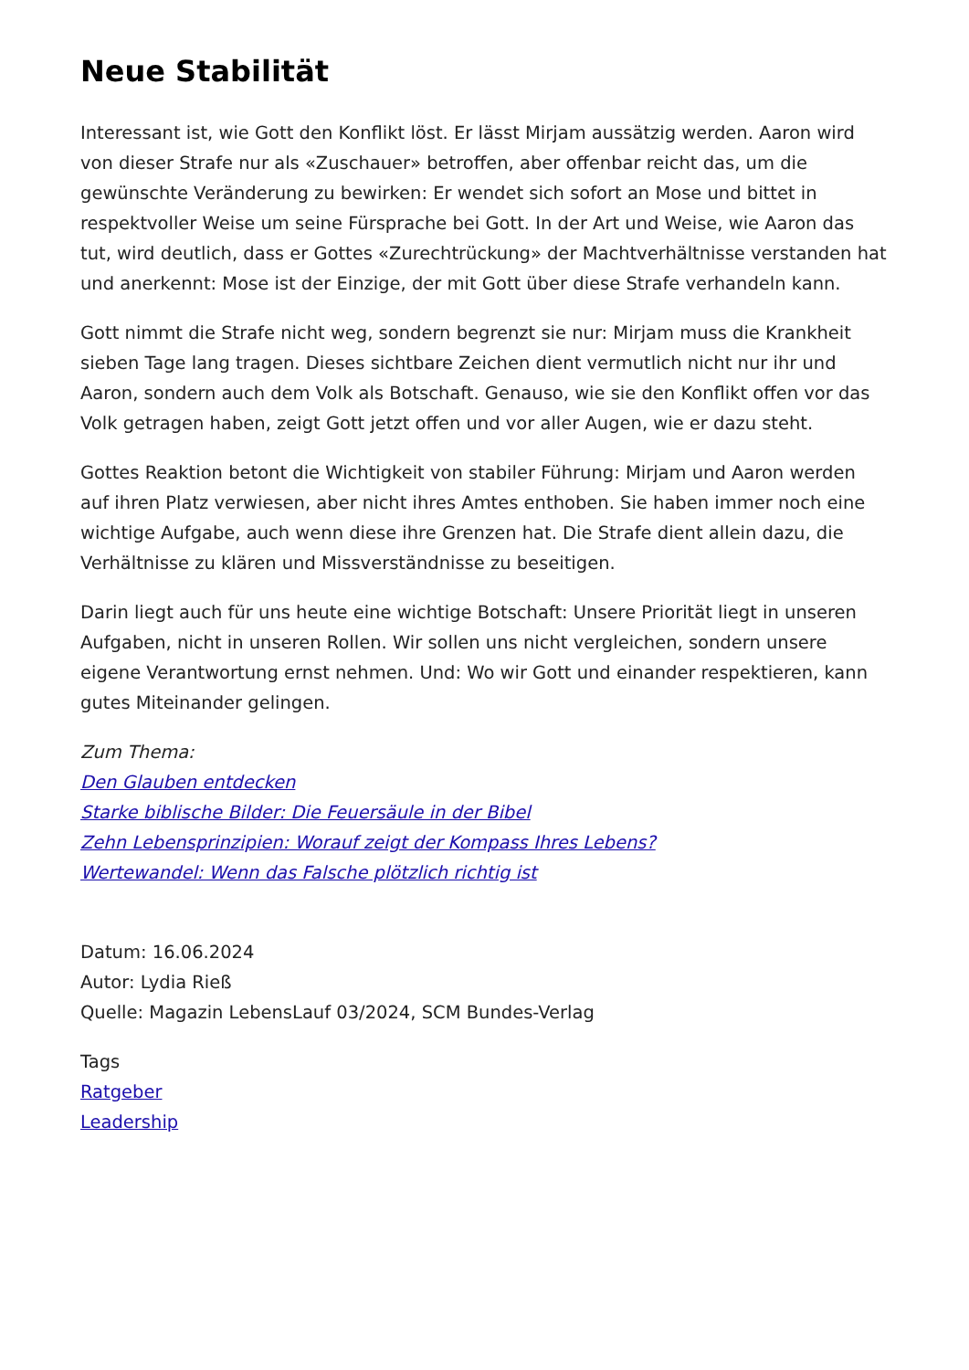Neue Stabilität
Interessant ist, wie Gott den Konflikt löst. Er lässt Mirjam aussätzig werden. Aaron wird von dieser Strafe nur als «Zuschauer» betroffen, aber offenbar reicht das, um die gewünschte Veränderung zu bewirken: Er wendet sich sofort an Mose und bittet in respektvoller Weise um seine Fürsprache bei Gott. In der Art und Weise, wie Aaron das tut, wird deutlich, dass er Gottes «Zurechtrückung» der Machtverhältnisse verstanden hat und anerkennt: Mose ist der Einzige, der mit Gott über diese Strafe verhandeln kann.
Gott nimmt die Strafe nicht weg, sondern begrenzt sie nur: Mirjam muss die Krankheit sieben Tage lang tragen. Dieses sichtbare Zeichen dient vermutlich nicht nur ihr und Aaron, sondern auch dem Volk als Botschaft. Genauso, wie sie den Konflikt offen vor das Volk getragen haben, zeigt Gott jetzt offen und vor aller Augen, wie er dazu steht.
Gottes Reaktion betont die Wichtigkeit von stabiler Führung: Mirjam und Aaron werden auf ihren Platz verwiesen, aber nicht ihres Amtes enthoben. Sie haben immer noch eine wichtige Aufgabe, auch wenn diese ihre Grenzen hat. Die Strafe dient allein dazu, die Verhältnisse zu klären und Missverständnisse zu beseitigen.
Darin liegt auch für uns heute eine wichtige Botschaft: Unsere Priorität liegt in unseren Aufgaben, nicht in unseren Rollen. Wir sollen uns nicht vergleichen, sondern unsere eigene Verantwortung ernst nehmen. Und: Wo wir Gott und einander respektieren, kann gutes Miteinander gelingen.
Zum Thema:
Den Glauben entdecken
Starke biblische Bilder: Die Feuersäule in der Bibel
Zehn Lebensprinzipien: Worauf zeigt der Kompass Ihres Lebens?
Wertewandel: Wenn das Falsche plötzlich richtig ist
Datum: 16.06.2024
Autor: Lydia Rieß
Quelle: Magazin LebensLauf 03/2024, SCM Bundes-Verlag
Tags
Ratgeber
Leadership